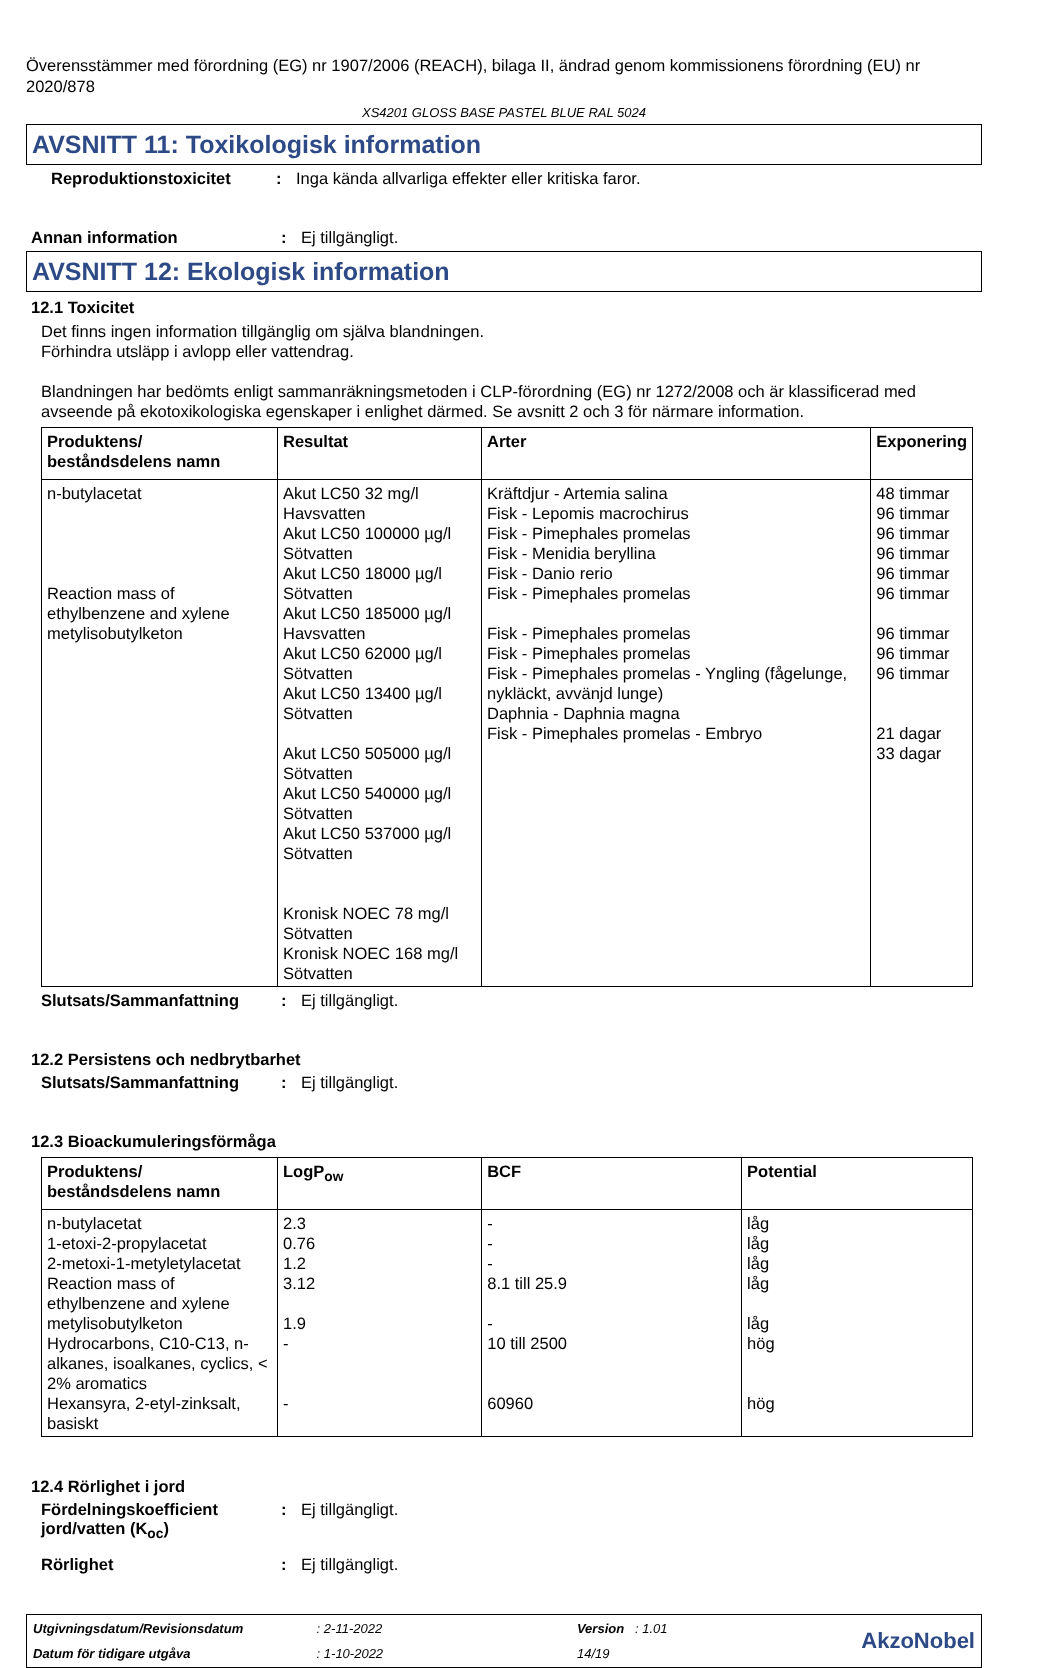Överensstämmer med förordning (EG) nr 1907/2006 (REACH), bilaga II, ändrad genom kommissionens förordning (EU) nr 2020/878
XS4201 GLOSS BASE PASTEL BLUE RAL 5024
AVSNITT 11: Toxikologisk information
Reproduktionstoxicitet: Inga kända allvarliga effekter eller kritiska faror.
Annan information: Ej tillgängligt.
AVSNITT 12: Ekologisk information
12.1 Toxicitet
Det finns ingen information tillgänglig om själva blandningen.
Förhindra utsläpp i avlopp eller vattendrag.
Blandningen har bedömts enligt sammanräkningsmetoden i CLP-förordning (EG) nr 1272/2008 och är klassificerad med avseende på ekotoxikologiska egenskaper i enlighet därmed. Se avsnitt 2 och 3 för närmare information.
| Produktens/ beståndsdelens namn | Resultat | Arter | Exponering |
| --- | --- | --- | --- |
| n-butylacetat Reaction mass of ethylbenzene and xylene metylisobutylketon | Akut LC50 32 mg/l Havsvatten Akut LC50 100000 µg/l Sötvatten Akut LC50 18000 µg/l Sötvatten Akut LC50 185000 µg/l Havsvatten Akut LC50 62000 µg/l Sötvatten Akut LC50 13400 µg/l Sötvatten Akut LC50 505000 µg/l Sötvatten Akut LC50 540000 µg/l Sötvatten Akut LC50 537000 µg/l Sötvatten Kronisk NOEC 78 mg/l Sötvatten Kronisk NOEC 168 mg/l Sötvatten | Kräftdjur - Artemia salina Fisk - Lepomis macrochirus Fisk - Pimephales promelas Fisk - Menidia beryllina Fisk - Danio rerio Fisk - Pimephales promelas Fisk - Pimephales promelas Fisk - Pimephales promelas Fisk - Pimephales promelas - Yngling (fågelunge, nykläckt, avvänjd lunge) Daphnia - Daphnia magna Fisk - Pimephales promelas - Embryo | 48 timmar 96 timmar 96 timmar 96 timmar 96 timmar 96 timmar 96 timmar 96 timmar 96 timmar 21 dagar 33 dagar |
Slutsats/Sammanfattning: Ej tillgängligt.
12.2 Persistens och nedbrytbarhet
Slutsats/Sammanfattning: Ej tillgängligt.
12.3 Bioackumuleringsförmåga
| Produktens/ beståndsdelens namn | LogP<sub>ow</sub> | BCF | Potential |
| --- | --- | --- | --- |
| n-butylacetat 1-etoxi-2-propylacetat 2-metoxi-1-metyletylacetat Reaction mass of ethylbenzene and xylene metylisobutylketon Hydrocarbons, C10-C13, n-alkanes, isoalkanes, cyclics, < 2% aromatics Hexansyra, 2-etyl-zinksalt, basiskt | 2.3 0.76 1.2 3.12 1.9 - - | - - - 8.1 till 25.9 - 10 till 2500 60960 | låg låg låg låg låg hög hög |
12.4 Rörlighet i jord
Fördelningskoefficient jord/vatten (K<sub>oc</sub>): Ej tillgängligt.
Rörlighet: Ej tillgängligt.
Utgivningsdatum/Revisionsdatum : 2-11-2022
Datum för tidigare utgåva : 1-10-2022
Version : 1.01
14/19
AkzoNobel